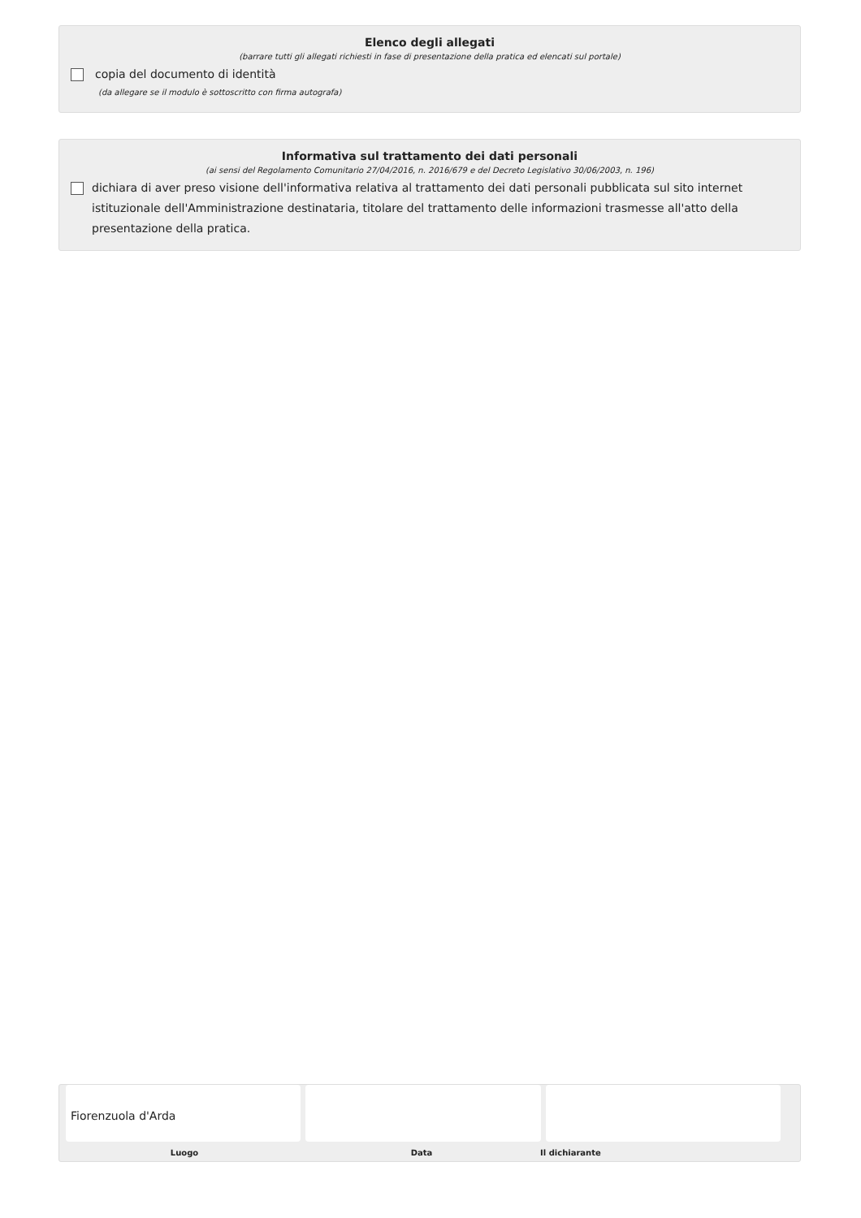Elenco degli allegati
(barrare tutti gli allegati richiesti in fase di presentazione della pratica ed elencati sul portale)
copia del documento di identità
(da allegare se il modulo è sottoscritto con firma autografa)
Informativa sul trattamento dei dati personali
(ai sensi del Regolamento Comunitario 27/04/2016, n. 2016/679 e del Decreto Legislativo 30/06/2003, n. 196)
dichiara di aver preso visione dell'informativa relativa al trattamento dei dati personali pubblicata sul sito internet istituzionale dell'Amministrazione destinataria, titolare del trattamento delle informazioni trasmesse all'atto della presentazione della pratica.
Fiorenzuola d'Arda
Luogo Data Il dichiarante